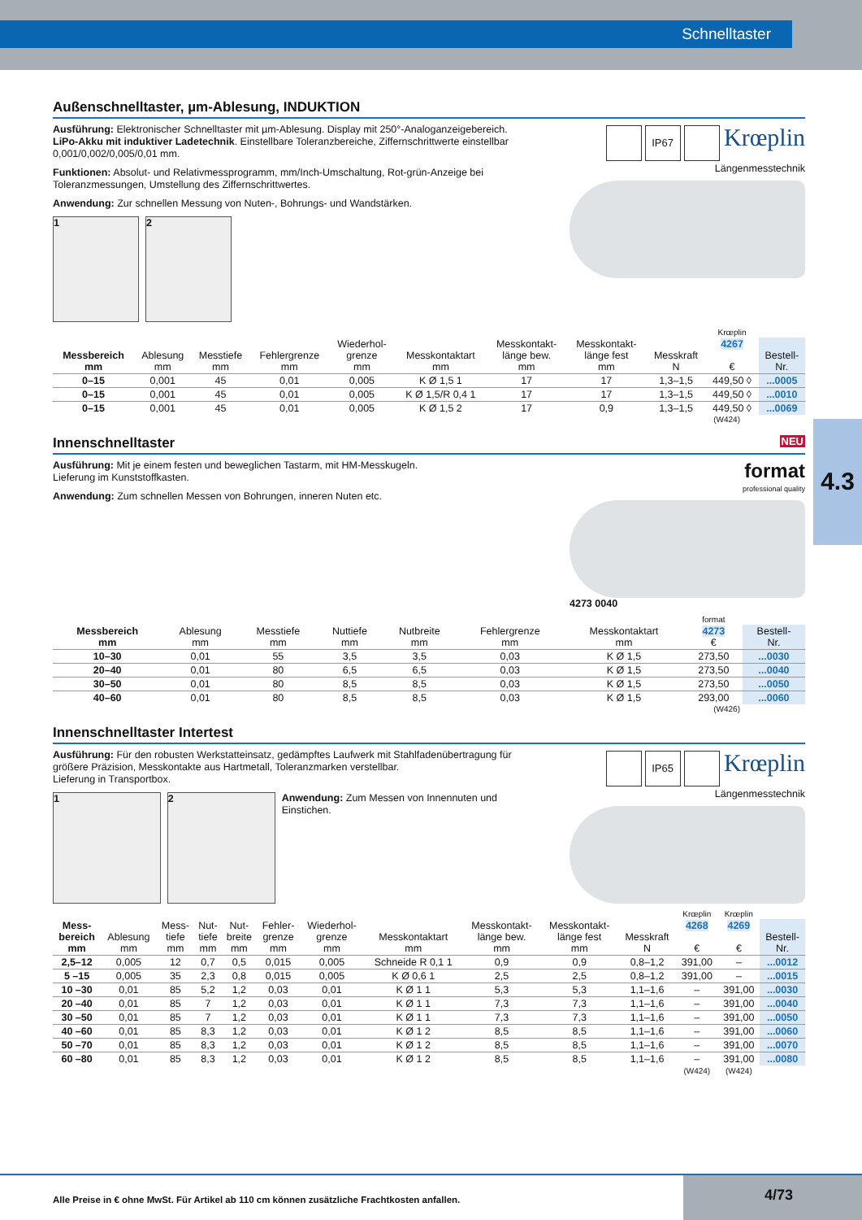Schnelltaster
4.3
Außenschnelltaster, µm-Ablesung, INDUKTION
Ausführung: Elektronischer Schnelltaster mit µm-Ablesung. Display mit 250°-Analoganzeigebereich. LiPo-Akku mit induktiver Ladetechnik. Einstellbare Toleranzbereiche, Ziffernschrittwerte einstellbar 0,001/0,002/0,005/0,01 mm.
Funktionen: Absolut- und Relativmessprogramm, mm/Inch-Umschaltung, Rot-grün-Anzeige bei Toleranzmessungen, Umstellung des Ziffernschrittwertes.
Anwendung: Zur schnellen Messung von Nuten-, Bohrungs- und Wandstärken.
1 2
IP67 Krœplin
Längenmesstechnik
| | | | | | | | | | Krœplin | |
| --- | --- | --- | --- | --- | --- | --- | --- | --- | --- | --- |
| Messbereich mm | Ablesung mm | Messtiefe mm | Fehlergrenze mm | Wiederhol- grenze mm | Messkontaktart mm | Messkontakt- länge bew. mm | Messkontakt- länge fest mm | Messkraft N | 4267 € | Bestell- Nr. |
| 0–15 | 0,001 | 45 | 0,01 | 0,005 | K Ø 1,5 1 | 17 | 17 | 1,3–1,5 | 449,50 ◊ | ...0005 |
| 0–15 | 0,001 | 45 | 0,01 | 0,005 | K Ø 1,5/R 0,4 1 | 17 | 17 | 1,3–1,5 | 449,50 ◊ | ...0010 |
| 0–15 | 0,001 | 45 | 0,01 | 0,005 | K Ø 1,5 2 | 17 | 0,9 | 1,3–1,5 | 449,50 ◊ | ...0069 |
(W424)
Innenschnelltaster NEU
Ausführung: Mit je einem festen und beweglichen Tastarm, mit HM-Messkugeln.
Lieferung im Kunststoffkasten.
Anwendung: Zum schnellen Messen von Bohrungen, inneren Nuten etc.
format
professional quality
4273 0040
| | | | | | | | format | |
| --- | --- | --- | --- | --- | --- | --- | --- | --- |
| Messbereich mm | Ablesung mm | Messtiefe mm | Nuttiefe mm | Nutbreite mm | Fehlergrenze mm | Messkontaktart mm | 4273 € | Bestell- Nr. |
| 10–30 | 0,01 | 55 | 3,5 | 3,5 | 0,03 | K Ø 1,5 | 273,50 | ...0030 |
| 20–40 | 0,01 | 80 | 6,5 | 6,5 | 0,03 | K Ø 1,5 | 273,50 | ...0040 |
| 30–50 | 0,01 | 80 | 8,5 | 8,5 | 0,03 | K Ø 1,5 | 273,50 | ...0050 |
| 40–60 | 0,01 | 80 | 8,5 | 8,5 | 0,03 | K Ø 1,5 | 293,00 | ...0060 |
(W426)
Innenschnelltaster Intertest
Ausführung: Für den robusten Werkstatteinsatz, gedämpftes Laufwerk mit Stahlfadenübertragung für größere Präzision, Messkontakte aus Hartmetall, Toleranzmarken verstellbar.
Lieferung in Transportbox.
1 2
Anwendung: Zum Messen von Innennuten und Einstichen.
IP65 Krœplin
Längenmesstechnik
| | | | | | | | | | | | Krœplin | Krœplin | |
| --- | --- | --- | --- | --- | --- | --- | --- | --- | --- | --- | --- | --- | --- |
| Mess- bereich mm | Ablesung mm | Mess- tiefe mm | Nut- tiefe mm | Nut- breite mm | Fehler- grenze mm | Wiederhol- grenze mm | Messkontaktart mm | Messkontakt- länge bew. mm | Messkontakt- länge fest mm | Messkraft N | 4268 € | 4269 € | Bestell- Nr. |
| 2,5–12 | 0,005 | 12 | 0,7 | 0,5 | 0,015 | 0,005 | Schneide R 0,1 1 | 0,9 | 0,9 | 0,8–1,2 | 391,00 | – | ...0012 |
| 5 –15 | 0,005 | 35 | 2,3 | 0,8 | 0,015 | 0,005 | K Ø 0,6 1 | 2,5 | 2,5 | 0,8–1,2 | 391,00 | – | ...0015 |
| 10 –30 | 0,01 | 85 | 5,2 | 1,2 | 0,03 | 0,01 | K Ø 1 1 | 5,3 | 5,3 | 1,1–1,6 | – | 391,00 | ...0030 |
| 20 –40 | 0,01 | 85 | 7 | 1,2 | 0,03 | 0,01 | K Ø 1 1 | 7,3 | 7,3 | 1,1–1,6 | – | 391,00 | ...0040 |
| 30 –50 | 0,01 | 85 | 7 | 1,2 | 0,03 | 0,01 | K Ø 1 1 | 7,3 | 7,3 | 1,1–1,6 | – | 391,00 | ...0050 |
| 40 –60 | 0,01 | 85 | 8,3 | 1,2 | 0,03 | 0,01 | K Ø 1 2 | 8,5 | 8,5 | 1,1–1,6 | – | 391,00 | ...0060 |
| 50 –70 | 0,01 | 85 | 8,3 | 1,2 | 0,03 | 0,01 | K Ø 1 2 | 8,5 | 8,5 | 1,1–1,6 | – | 391,00 | ...0070 |
| 60 –80 | 0,01 | 85 | 8,3 | 1,2 | 0,03 | 0,01 | K Ø 1 2 | 8,5 | 8,5 | 1,1–1,6 | – | 391,00 | ...0080 |
| | | | | | | | | | | | (W424) | (W424) | |
Alle Preise in € ohne MwSt. Für Artikel ab 110 cm können zusätzliche Frachtkosten anfallen.
4/73